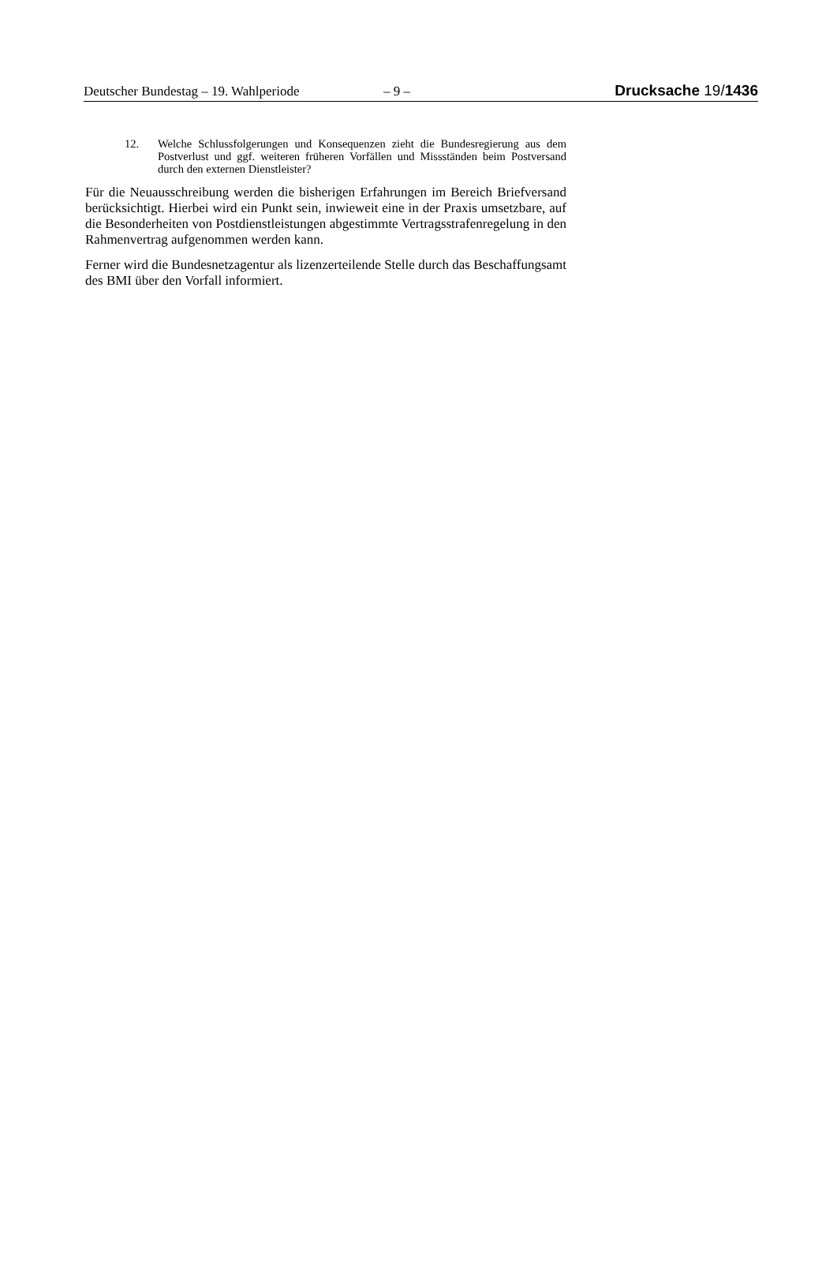Deutscher Bundestag – 19. Wahlperiode – 9 – Drucksache 19/1436
12. Welche Schlussfolgerungen und Konsequenzen zieht die Bundesregierung aus dem Postverlust und ggf. weiteren früheren Vorfällen und Missständen beim Postversand durch den externen Dienstleister?
Für die Neuausschreibung werden die bisherigen Erfahrungen im Bereich Brief­versand berücksichtigt. Hierbei wird ein Punkt sein, inwieweit eine in der Praxis umsetzbare, auf die Besonderheiten von Postdienstleistungen abgestimmte Ver­tragsstrafenregelung in den Rahmenvertrag aufgenommen werden kann.
Ferner wird die Bundesnetzagentur als lizenzerteilende Stelle durch das Beschaf­fungsamt des BMI über den Vorfall informiert.